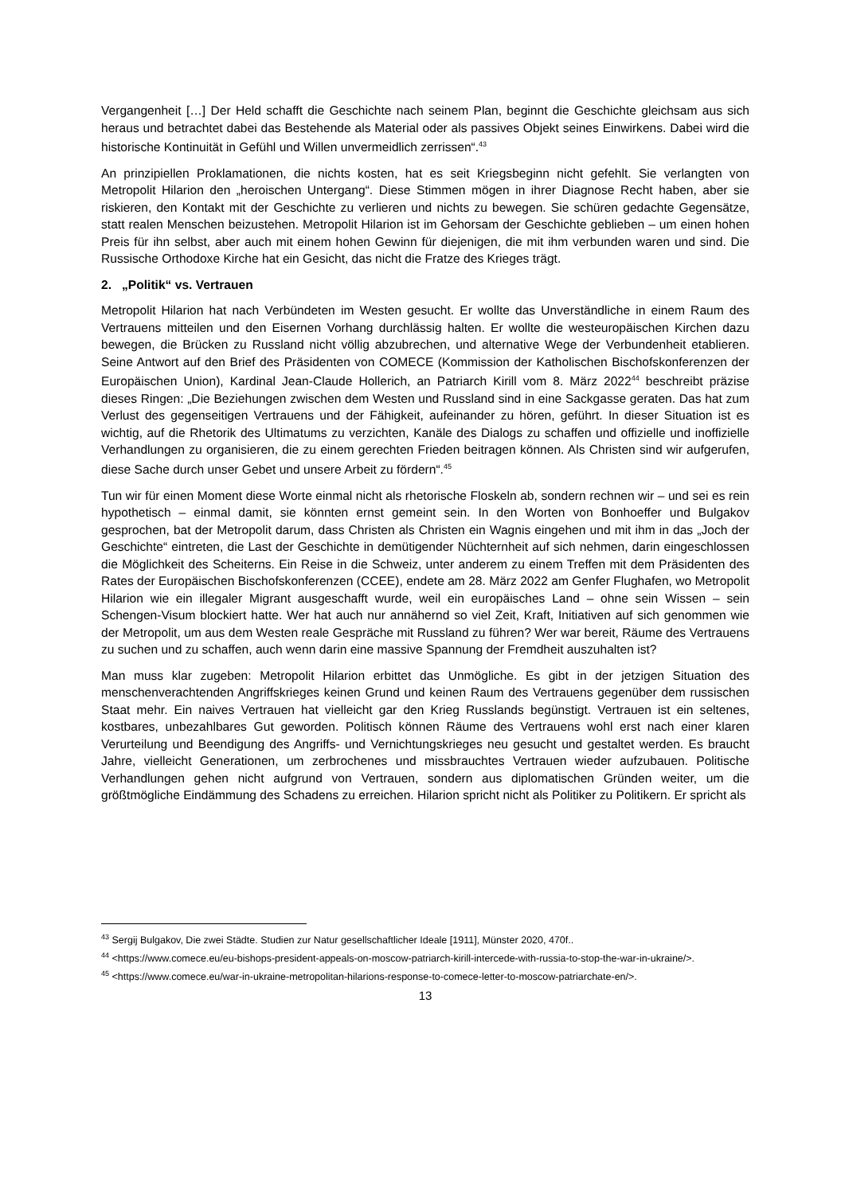Vergangenheit […] Der Held schafft die Geschichte nach seinem Plan, beginnt die Geschichte gleichsam aus sich heraus und betrachtet dabei das Bestehende als Material oder als passives Objekt seines Einwirkens. Dabei wird die historische Kontinuität in Gefühl und Willen unvermeidlich zerrissen“.<sup>43</sup>
An prinzipiellen Proklamationen, die nichts kosten, hat es seit Kriegsbeginn nicht gefehlt. Sie verlangten von Metropolit Hilarion den „heroischen Untergang“. Diese Stimmen mögen in ihrer Diagnose Recht haben, aber sie riskieren, den Kontakt mit der Geschichte zu verlieren und nichts zu bewegen. Sie schüren gedachte Gegensätze, statt realen Menschen beizustehen. Metropolit Hilarion ist im Gehorsam der Geschichte geblieben – um einen hohen Preis für ihn selbst, aber auch mit einem hohen Gewinn für diejenigen, die mit ihm verbunden waren und sind. Die Russische Orthodoxe Kirche hat ein Gesicht, das nicht die Fratze des Krieges trägt.
2. „Politik“ vs. Vertrauen
Metropolit Hilarion hat nach Verbündeten im Westen gesucht. Er wollte das Unverständliche in einem Raum des Vertrauens mitteilen und den Eisernen Vorhang durchlässig halten. Er wollte die westeuropäischen Kirchen dazu bewegen, die Brücken zu Russland nicht völlig abzubrechen, und alternative Wege der Verbundenheit etablieren. Seine Antwort auf den Brief des Präsidenten von COMECE (Kommission der Katholischen Bischofskonferenzen der Europäischen Union), Kardinal Jean-Claude Hollerich, an Patriarch Kirill vom 8. März 2022<sup>44</sup> beschreibt präzise dieses Ringen: „Die Beziehungen zwischen dem Westen und Russland sind in eine Sackgasse geraten. Das hat zum Verlust des gegenseitigen Vertrauens und der Fähigkeit, aufeinander zu hören, geführt. In dieser Situation ist es wichtig, auf die Rhetorik des Ultimatums zu verzichten, Kanäle des Dialogs zu schaffen und offizielle und inoffizielle Verhandlungen zu organisieren, die zu einem gerechten Frieden beitragen können. Als Christen sind wir aufgerufen, diese Sache durch unser Gebet und unsere Arbeit zu fördern“.<sup>45</sup>
Tun wir für einen Moment diese Worte einmal nicht als rhetorische Floskeln ab, sondern rechnen wir – und sei es rein hypothetisch – einmal damit, sie könnten ernst gemeint sein. In den Worten von Bonhoeffer und Bulgakov gesprochen, bat der Metropolit darum, dass Christen als Christen ein Wagnis eingehen und mit ihm in das „Joch der Geschichte“ eintreten, die Last der Geschichte in demütigender Nüchternheit auf sich nehmen, darin eingeschlossen die Möglichkeit des Scheiterns. Ein Reise in die Schweiz, unter anderem zu einem Treffen mit dem Präsidenten des Rates der Europäischen Bischofskonferenzen (CCEE), endete am 28. März 2022 am Genfer Flughafen, wo Metropolit Hilarion wie ein illegaler Migrant ausgeschafft wurde, weil ein europäisches Land – ohne sein Wissen – sein Schengen-Visum blockiert hatte. Wer hat auch nur annähernd so viel Zeit, Kraft, Initiativen auf sich genommen wie der Metropolit, um aus dem Westen reale Gespräche mit Russland zu führen? Wer war bereit, Räume des Vertrauens zu suchen und zu schaffen, auch wenn darin eine massive Spannung der Fremdheit auszuhalten ist?
Man muss klar zugeben: Metropolit Hilarion erbittet das Unmögliche. Es gibt in der jetzigen Situation des menschenverachtenden Angriffskrieges keinen Grund und keinen Raum des Vertrauens gegenüber dem russischen Staat mehr. Ein naives Vertrauen hat vielleicht gar den Krieg Russlands begünstigt. Vertrauen ist ein seltenes, kostbares, unbezahlbares Gut geworden. Politisch können Räume des Vertrauens wohl erst nach einer klaren Verurteilung und Beendigung des Angriffs- und Vernichtungskrieges neu gesucht und gestaltet werden. Es braucht Jahre, vielleicht Generationen, um zerbrochenes und missbrauchtes Vertrauen wieder aufzubauen. Politische Verhandlungen gehen nicht aufgrund von Vertrauen, sondern aus diplomatischen Gründen weiter, um die größtmögliche Eindämmung des Schadens zu erreichen. Hilarion spricht nicht als Politiker zu Politikern. Er spricht als
<sup>43</sup> Sergij Bulgakov, Die zwei Städte. Studien zur Natur gesellschaftlicher Ideale [1911], Münster 2020, 470f..
<sup>44</sup> <https://www.comece.eu/eu-bishops-president-appeals-on-moscow-patriarch-kirill-intercede-with-russia-to-stop-the-war-in-ukraine/>.
<sup>45</sup> <https://www.comece.eu/war-in-ukraine-metropolitan-hilarions-response-to-comece-letter-to-moscow-patriarchate-en/>.
13